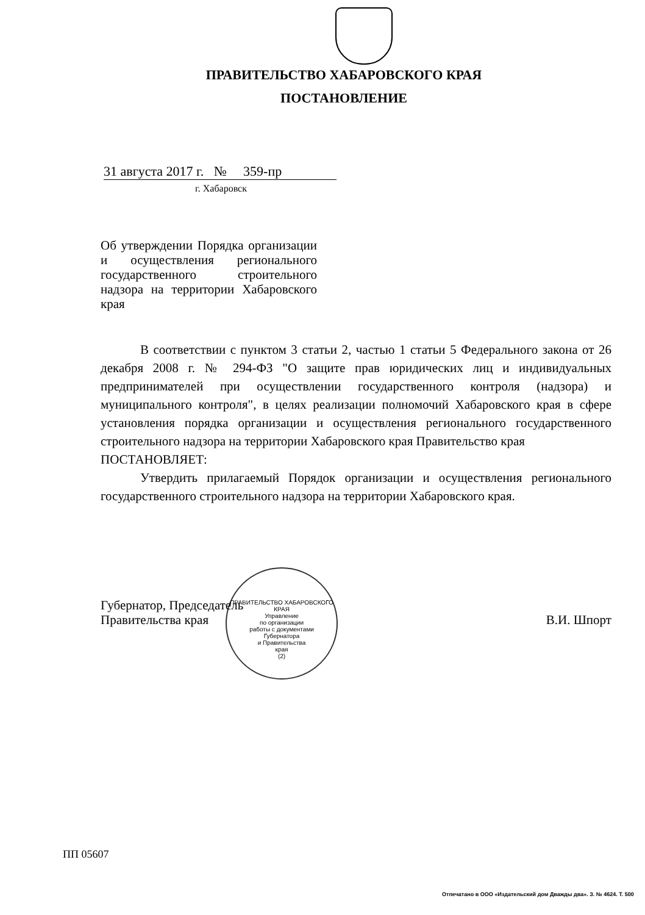ПРАВИТЕЛЬСТВО ХАБАРОВСКОГО КРАЯ
ПОСТАНОВЛЕНИЕ
31 августа 2017 г. № 359-пр
г. Хабаровск
Об утверждении Порядка организации и осуществления регионального государственного строительного надзора на территории Хабаровского края
В соответствии с пунктом 3 статьи 2, частью 1 статьи 5 Федерального закона от 26 декабря 2008 г. № 294-ФЗ "О защите прав юридических лиц и индивидуальных предпринимателей при осуществлении государственного контроля (надзора) и муниципального контроля", в целях реализации полномочий Хабаровского края в сфере установления порядка организации и осуществления регионального государственного строительного надзора на территории Хабаровского края Правительство края
ПОСТАНОВЛЯЕТ:
Утвердить прилагаемый Порядок организации и осуществления регионального государственного строительного надзора на территории Хабаровского края.
ПРАВИТЕЛЬСТВО ХАБАРОВСКОГО КРАЯ
Управление
по организации
работы с документами
Губернатора
и Правительства
края
(2)
Губернатор, Председатель
Правительства края
В.И. Шпорт
ПП 05607
Отпечатано в ООО «Издательский дом Дважды два». З. № 4624. Т. 500